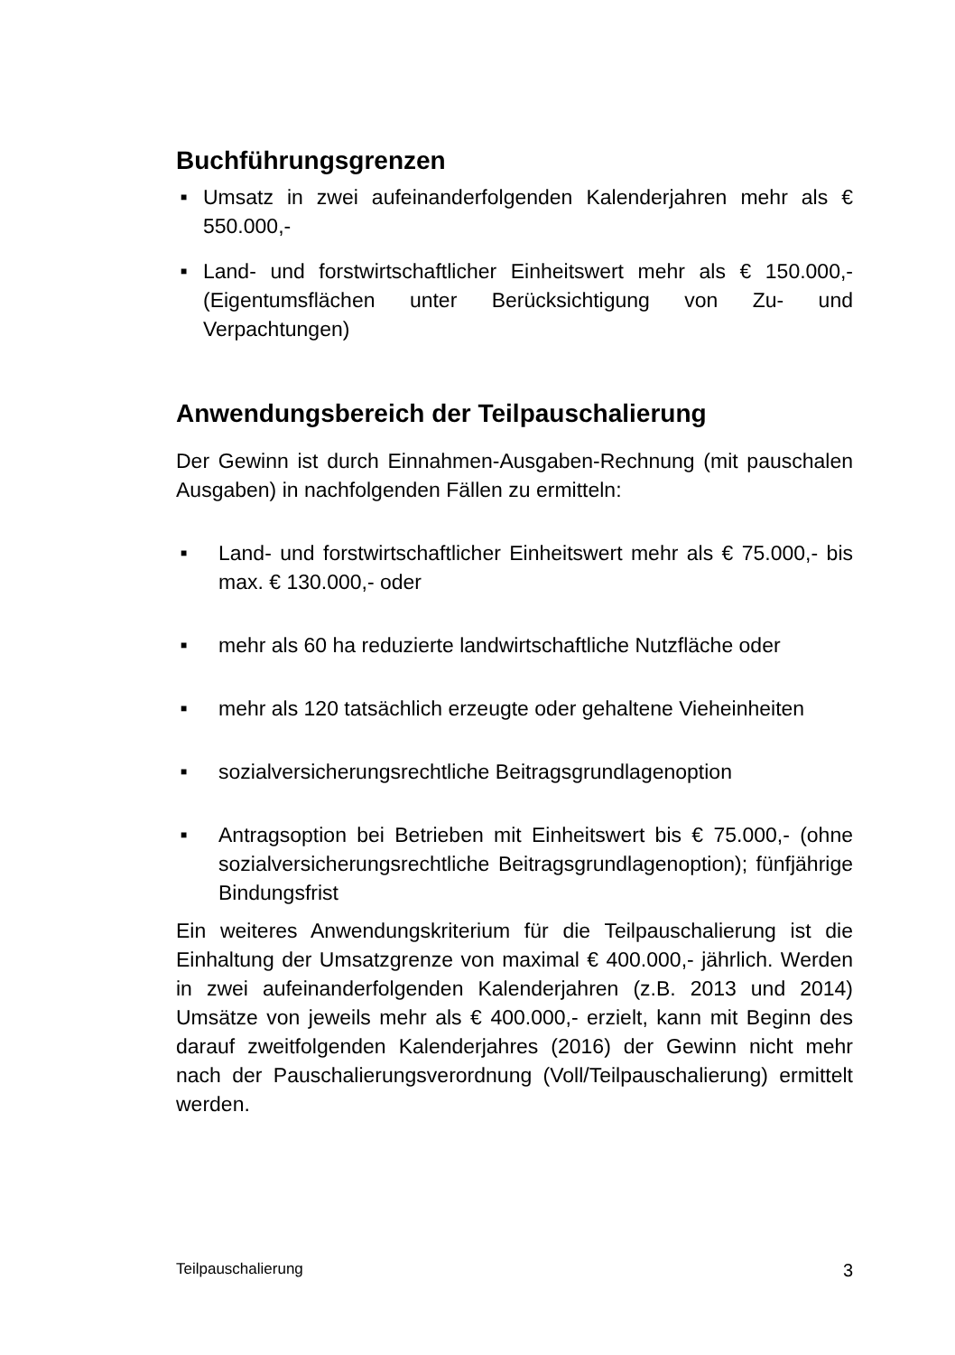Buchführungsgrenzen
■ Umsatz in zwei aufeinanderfolgenden Kalenderjahren mehr als € 550.000,-
■ Land- und forstwirtschaftlicher Einheitswert mehr als € 150.000,- (Eigentumsflächen unter Berücksichtigung von Zu- und Verpachtungen)
Anwendungsbereich der Teilpauschalierung
Der Gewinn ist durch Einnahmen-Ausgaben-Rechnung (mit pauschalen Ausgaben) in nachfolgenden Fällen zu ermitteln:
■ Land- und forstwirtschaftlicher Einheitswert mehr als € 75.000,- bis max. € 130.000,- oder
■ mehr als 60 ha reduzierte landwirtschaftliche Nutzfläche oder
■ mehr als 120 tatsächlich erzeugte oder gehaltene Vieheinheiten
■ sozialversicherungsrechtliche Beitragsgrundlagenoption
■ Antragsoption bei Betrieben mit Einheitswert bis € 75.000,- (ohne sozialversicherungsrechtliche Beitragsgrundlagenoption); fünfjährige Bindungsfrist
Ein weiteres Anwendungskriterium für die Teilpauschalierung ist die Einhaltung der Umsatzgrenze von maximal € 400.000,- jährlich. Werden in zwei aufeinanderfolgenden Kalenderjahren (z.B. 2013 und 2014) Umsätze von jeweils mehr als € 400.000,- erzielt, kann mit Beginn des darauf zweitfolgenden Kalenderjahres (2016) der Gewinn nicht mehr nach der Pauschalierungsverordnung (Voll/Teilpauschalierung) ermittelt werden.
Teilpauschalierung 3